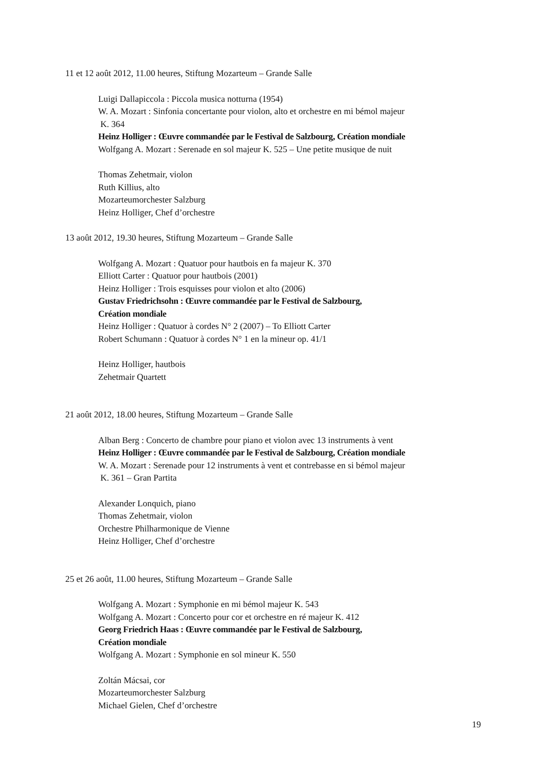11 et 12 août 2012, 11.00 heures, Stiftung Mozarteum – Grande Salle
Luigi Dallapiccola : Piccola musica notturna (1954)
W. A. Mozart : Sinfonia concertante pour violon, alto et orchestre en mi bémol majeur
K. 364
Heinz Holliger : Œuvre commandée par le Festival de Salzbourg, Création mondiale
Wolfgang A. Mozart : Serenade en sol majeur K. 525 – Une petite musique de nuit
Thomas Zehetmair, violon
Ruth Killius, alto
Mozarteumorchester Salzburg
Heinz Holliger, Chef d’orchestre
13 août 2012, 19.30 heures, Stiftung Mozarteum – Grande Salle
Wolfgang A. Mozart : Quatuor pour hautbois en fa majeur K. 370
Elliott Carter : Quatuor pour hautbois (2001)
Heinz Holliger : Trois esquisses pour violon et alto (2006)
Gustav Friedrichsohn : Œuvre commandée par le Festival de Salzbourg,
Création mondiale
Heinz Holliger : Quatuor à cordes N° 2 (2007) – To Elliott Carter
Robert Schumann : Quatuor à cordes N° 1 en la mineur op. 41/1
Heinz Holliger, hautbois
Zehetmair Quartett
21 août 2012, 18.00 heures, Stiftung Mozarteum – Grande Salle
Alban Berg : Concerto de chambre pour piano et violon avec 13 instruments à vent
Heinz Holliger : Œuvre commandée par le Festival de Salzbourg, Création mondiale
W. A. Mozart : Serenade pour 12 instruments à vent et contrebasse en si bémol majeur
K. 361 – Gran Partita
Alexander Lonquich, piano
Thomas Zehetmair, violon
Orchestre Philharmonique de Vienne
Heinz Holliger, Chef d’orchestre
25 et 26 août, 11.00 heures, Stiftung Mozarteum – Grande Salle
Wolfgang A. Mozart : Symphonie en mi bémol majeur K. 543
Wolfgang A. Mozart : Concerto pour cor et orchestre en ré majeur K. 412
Georg Friedrich Haas : Œuvre commandée par le Festival de Salzbourg,
Création mondiale
Wolfgang A. Mozart : Symphonie en sol mineur K. 550
Zoltán Mácsai, cor
Mozarteumorchester Salzburg
Michael Gielen, Chef d’orchestre
19